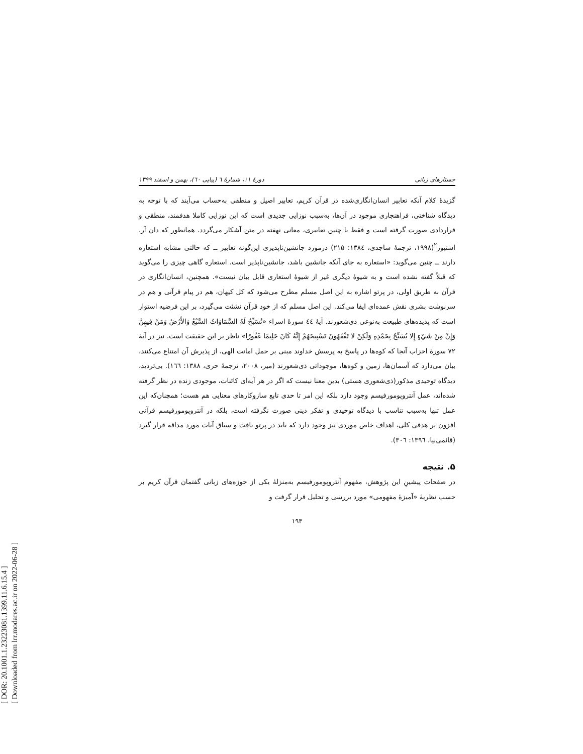[ DOR: 20.1001.1.23223081.1399.11.6.15.4 ]
[ Downloaded from lrr.modares.ac.ir on 2022-06-28 ]
جستارهای زبانی دورهٔ ۱۱، شمارهٔ ٦ (پیاپی ٦٠)، بهمن و اسفند ۱۳۹۹
گزیدهٔ کلام آنکه تعابیر انسان‌انگاری‌شده در قرآن کریم، تعابیر اصیل و منطقی به‌حساب می‌آیند که با توجه به دیدگاه شناختی، فراهنجاری موجود در آن‌ها، به‌سبب نوزایی جدیدی است که این نوزایی کاملا هدفمند، منطقی و قراردادی صورت گرفته است و فقط با چنین تعابیری، معانی نهفته در متن آشکار می‌گردد. همانطور که دان آر. استیور<sup>۲</sup>(۱۹۹۸، ترجمهٔ ساجدی، ۱۳۸٤: ۲۱۵) درمورد جانشین‌ناپذیری این‌گونه تعابیر ــ که حالتی مشابه استعاره دارند ــ چنین می‌گوید: «استعاره به جای آنکه جانشین باشد، جانشین‌ناپذیر است. استعاره گاهی چیزی را می‌گوید که قبلاً گفته نشده است و به شیوهٔ دیگری غیر از شیوهٔ استعاری قابل بیان نیست». همچنین، انسان‌انگاری در قرآن به طریق اولی، در پرتو اشاره به این اصل مسلم مطرح می‌شود که کل کیهان، هم در پیام قرآنی و هم در سرنوشت بشری نقش عمده‌ای ایفا می‌کند. این اصل مسلم که از خود قرآن نشئت می‌گیرد، بر این فرضیه استوار است که پدیده‌های طبیعت به‌نوعی ذی‌شعورند. آیهٔ ٤٤ سورهٔ اسراء «تُسَبِّحُ لَهُ السَّمَاوَاتُ السَّبْعُ وَالأَرْضُ وَمَنْ فِيهِنَّ وَإِنْ مِنْ شَيْءٍ إِلا يُسَبِّحُ بِحَمْدِهِ وَلَكِنْ لا تَفْقَهُونَ تَسْبِيحَهُمْ إِنَّهُ كَانَ حَلِيمًا غَفُورًا» ناظر بر این حقیقت است. نیز در آیهٔ ۷۲ سورهٔ احزاب آنجا که کوه‌ها در پاسخ به پرسش خداوند مبنی بر حمل امانت الهی، از پذیرش آن امتناع می‌کنند، بیان می‌دارد که آسمان‌ها، زمین و کوه‌ها، موجوداتی ذی‌شعورند (میر، ۲۰۰۸، ترجمهٔ حری، ۱۳۸۸: ۱٦٦). بی‌تردید، دیدگاه توحیدی مذکور(ذی‌شعوری هستی) بدین معنا نیست که اگر در هر آیه‌ای کائنات، موجودی زنده در نظر گرفته شده‌اند، عمل آنتروپومورفیسم وجود دارد بلکه این امر تا حدی تابع سازوکارهای معنایی هم هست؛ همچنان‌که این عمل تنها به‌سبب تناسب با دیدگاه توحیدی و تفکر دینی صورت نگرفته است، بلکه در آنتروپومورفیسم قرآنی افزون بر هدفی کلی، اهداف خاص موردی نیز وجود دارد که باید در پرتو بافت و سیاق آیات مورد مداقه قرار گیرد (قائمی‌نیا، ۱۳۹٦: ۳۰٦).
۵. نتیجه
در صفحات پیشینِ این پژوهش، مفهوم آنتروپومورفیسم به‌منزلهٔ یکی از حوزه‌های زبانی گفتمان قرآن کریم بر حسب نظریهٔ «آمیزهٔ مفهومی» مورد بررسی و تحلیل قرار گرفت و
۱۹۳